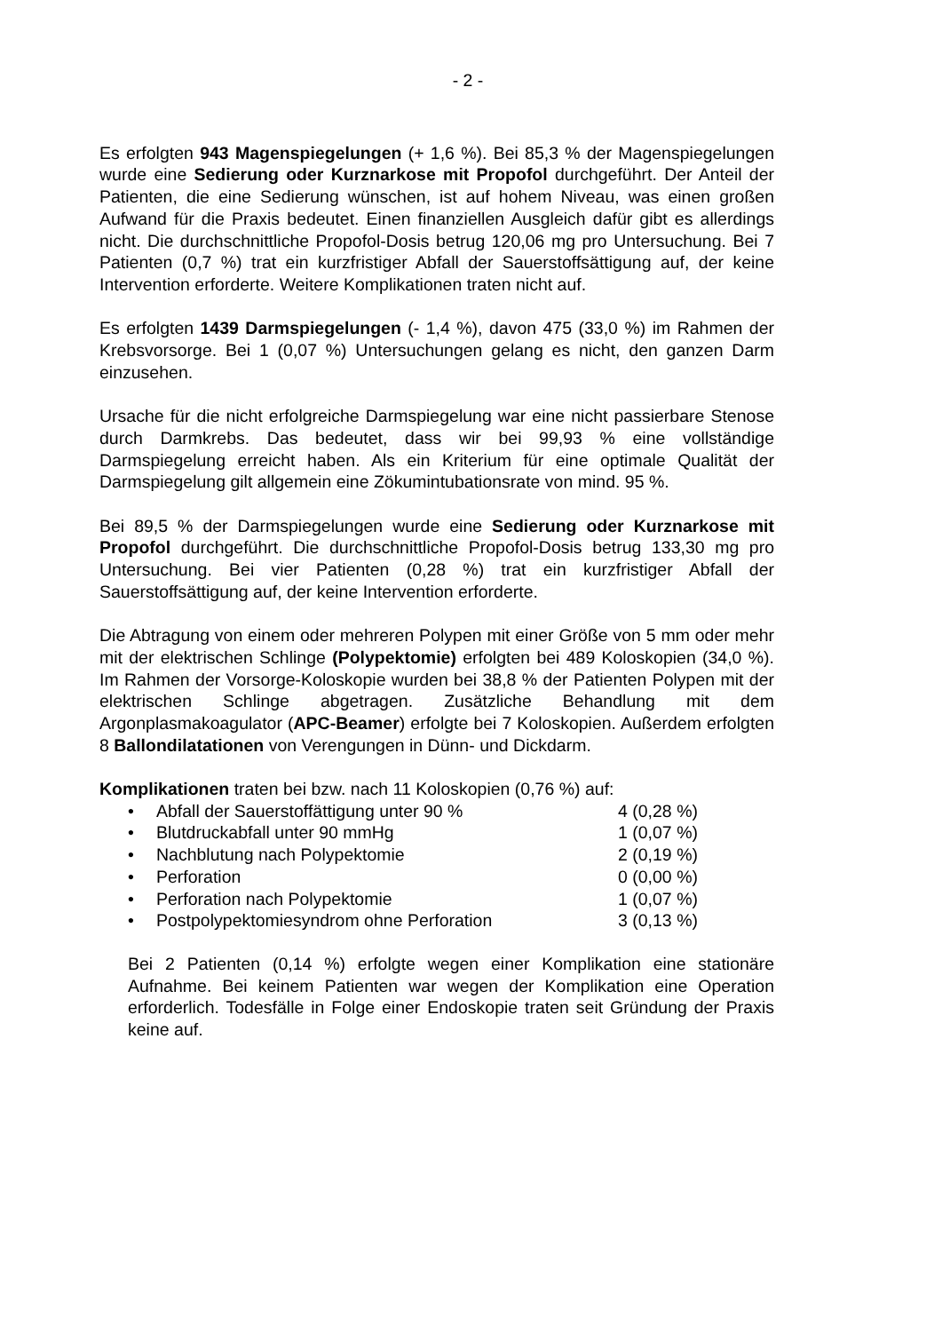- 2 -
Es erfolgten 943 Magenspiegelungen (+ 1,6 %). Bei 85,3 % der Magen­spiegelungen wurde eine Sedierung oder Kurznarkose mit Propofol durch­geführt. Der Anteil der Patienten, die eine Sedierung wünschen, ist auf hohem Niveau, was einen großen Aufwand für die Praxis bedeutet. Einen finanziellen Ausgleich dafür gibt es allerdings nicht. Die durchschnittliche Propofol-Dosis betrug 120,06 mg pro Untersuchung. Bei 7 Patienten (0,7 %) trat ein kurzfristiger Abfall der Sauerstoffsättigung auf, der keine Intervention erforderte. Weitere Komplikationen traten nicht auf.
Es erfolgten 1439 Darmspiegelungen (- 1,4 %), davon 475 (33,0 %) im Rahmen der Krebsvorsorge. Bei 1 (0,07 %) Untersuchungen gelang es nicht, den ganzen Darm einzusehen.
Ursache für die nicht erfolgreiche Darmspiegelung war eine nicht passierbare Stenose durch Darmkrebs. Das bedeutet, dass wir bei 99,93 % eine vollständige Darmspiegelung erreicht haben. Als ein Kriterium für eine optimale Qualität der Darmspiegelung gilt allgemein eine Zökumintubationsrate von mind. 95 %.
Bei 89,5 % der Darmspiegelungen wurde eine Sedierung oder Kurznarkose mit Propofol durchgeführt. Die durchschnittliche Propofol-Dosis betrug 133,30 mg pro Untersuchung. Bei vier Patienten (0,28 %) trat ein kurzfristiger Abfall der Sauerstoffsättigung auf, der keine Intervention erforderte.
Die Abtragung von einem oder mehreren Polypen mit einer Größe von 5 mm oder mehr mit der elektrischen Schlinge (Polypektomie) erfolgten bei 489 Koloskopien (34,0 %). Im Rahmen der Vorsorge-Koloskopie wurden bei 38,8 % der Patienten Polypen mit der elektrischen Schlinge abgetragen. Zusätzliche Behandlung mit dem Argonplasmakoagulator (APC-Beamer) erfolgte bei 7 Koloskopien. Außerdem erfolgten 8 Ballondilatationen von Verengungen in Dünn- und Dickdarm.
Komplikationen traten bei bzw. nach 11 Koloskopien (0,76 %) auf:
• Abfall der Sauerstoffättigung unter 90 % 4 (0,28 %)
• Blutdruckabfall unter 90 mmHg 1 (0,07 %)
• Nachblutung nach Polypektomie 2 (0,19 %)
• Perforation 0 (0,00 %)
• Perforation nach Polypektomie 1 (0,07 %)
• Postpolypektomiesyndrom ohne Perforation 3 (0,13 %)
Bei 2 Patienten (0,14 %) erfolgte wegen einer Komplikation eine stationäre Aufnahme. Bei keinem Patienten war wegen der Komplikation eine Operation erforderlich. Todesfälle in Folge einer Endoskopie traten seit Gründung der Praxis keine auf.